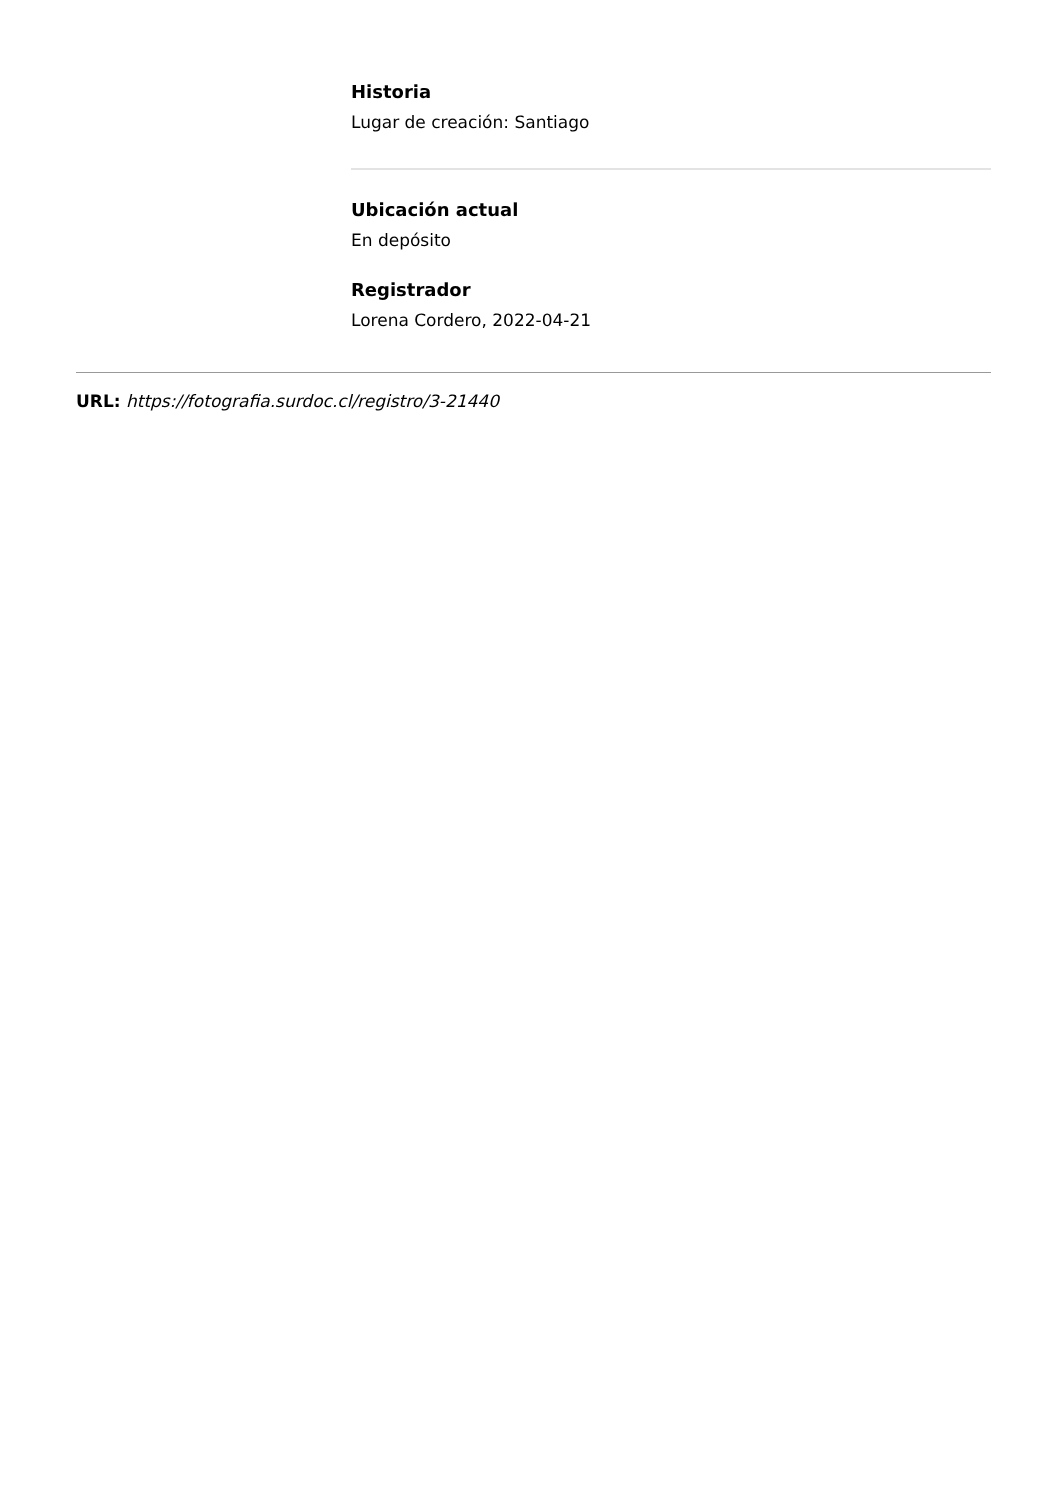Historia
Lugar de creación: Santiago
Ubicación actual
En depósito
Registrador
Lorena Cordero, 2022-04-21
URL: https://fotografia.surdoc.cl/registro/3-21440